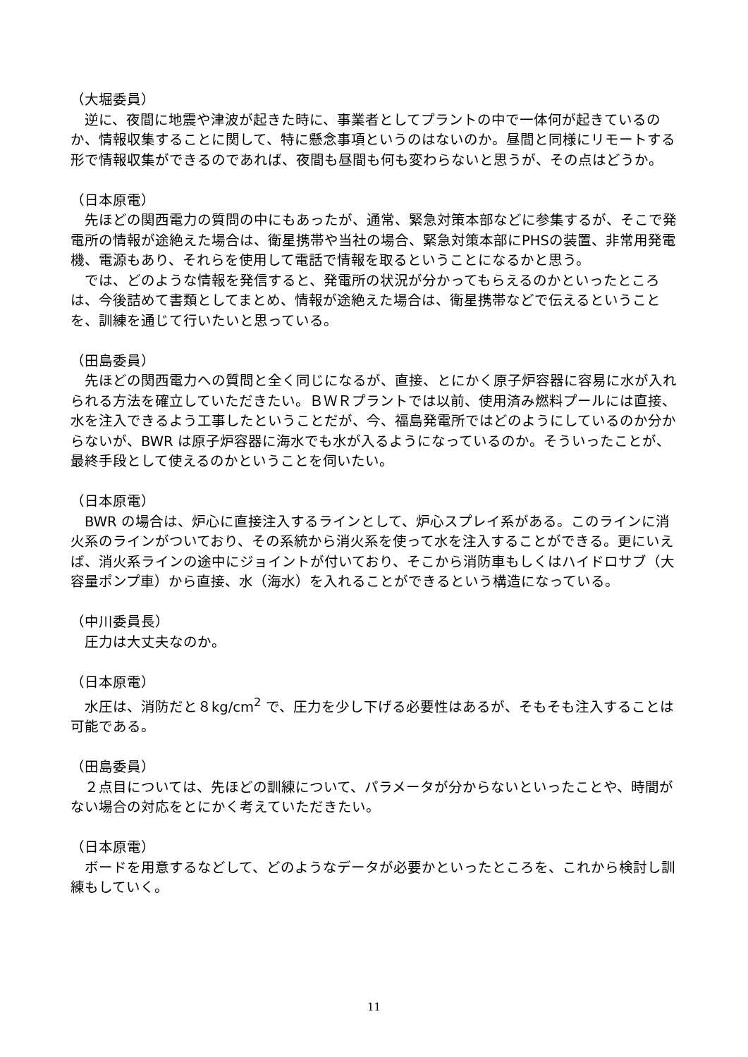（大堀委員）
　逆に、夜間に地震や津波が起きた時に、事業者としてプラントの中で一体何が起きているのか、情報収集することに関して、特に懸念事項というのはないのか。昼間と同様にリモートする形で情報収集ができるのであれば、夜間も昼間も何も変わらないと思うが、その点はどうか。
（日本原電）
　先ほどの関西電力の質問の中にもあったが、通常、緊急対策本部などに参集するが、そこで発電所の情報が途絶えた場合は、衛星携帯や当社の場合、緊急対策本部にPHSの装置、非常用発電機、電源もあり、それらを使用して電話で情報を取るということになるかと思う。
　では、どのような情報を発信すると、発電所の状況が分かってもらえるのかといったところは、今後詰めて書類としてまとめ、情報が途絶えた場合は、衛星携帯などで伝えるということを、訓練を通じて行いたいと思っている。
（田島委員）
　先ほどの関西電力への質問と全く同じになるが、直接、とにかく原子炉容器に容易に水が入れられる方法を確立していただきたい。ＢＷＲプラントでは以前、使用済み燃料プールには直接、水を注入できるよう工事したということだが、今、福島発電所ではどのようにしているのか分からないが、BWR は原子炉容器に海水でも水が入るようになっているのか。そういったことが、最終手段として使えるのかということを伺いたい。
（日本原電）
　BWR の場合は、炉心に直接注入するラインとして、炉心スプレイ系がある。このラインに消火系のラインがついており、その系統から消火系を使って水を注入することができる。更にいえば、消火系ラインの途中にジョイントが付いており、そこから消防車もしくはハイドロサブ（大容量ポンプ車）から直接、水（海水）を入れることができるという構造になっている。
（中川委員長）
　圧力は大丈夫なのか。
（日本原電）
　水圧は、消防だと８kg/cm<sup>2</sup> で、圧力を少し下げる必要性はあるが、そもそも注入することは可能である。
（田島委員）
　２点目については、先ほどの訓練について、パラメータが分からないといったことや、時間がない場合の対応をとにかく考えていただきたい。
（日本原電）
　ボードを用意するなどして、どのようなデータが必要かといったところを、これから検討し訓練もしていく。
11